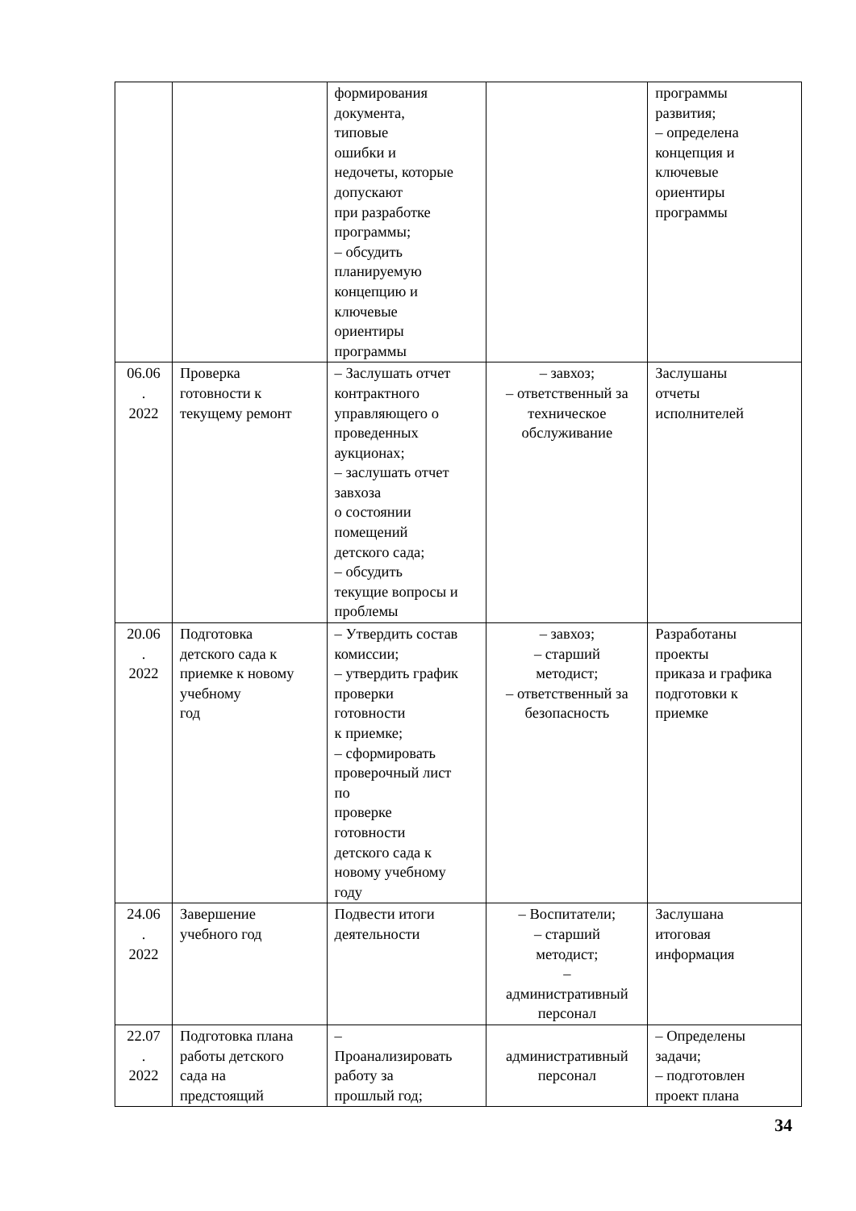| | | формирования документа, типовые ошибки и недочеты, которые допускают при разработке программы; – обсудить планируемую концепцию и ключевые ориентиры программы | | программы развития; – определена концепция и ключевые ориентиры программы |
| 06.06 . 2022 | Проверка готовности к текущему ремонт | – Заслушать отчет контрактного управляющего о проведенных аукционах; – заслушать отчет завхоза о состоянии помещений детского сада; – обсудить текущие вопросы и проблемы | – завхоз; – ответственный за техническое обслуживание | Заслушаны отчеты исполнителей |
| 20.06 . 2022 | Подготовка детского сада к приемке к новому учебному год | – Утвердить состав комиссии; – утвердить график проверки готовности к приемке; – сформировать проверочный лист по проверке готовности детского сада к новому учебному году | – завхоз; – старший методист; – ответственный за безопасность | Разработаны проекты приказа и графика подготовки к приемке |
| 24.06 . 2022 | Завершение учебного год | Подвести итоги деятельности | – Воспитатели; – старший методист; – административный персонал | Заслушана итоговая информация |
| 22.07 . 2022 | Подготовка плана работы детского сада на предстоящий | – Проанализировать работу за прошлый год; | административный персонал | – Определены задачи; – подготовлен проект плана |
34